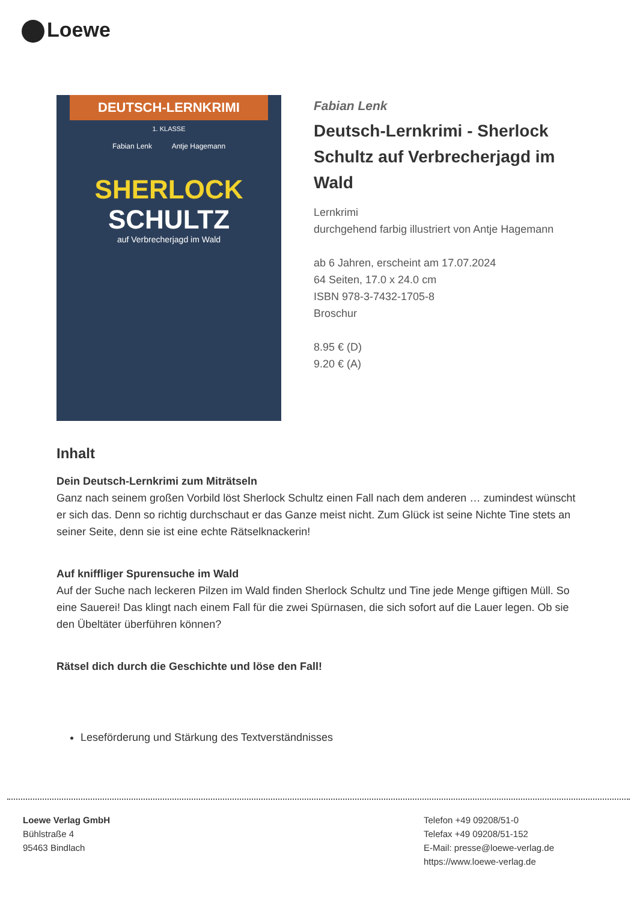Loewe
DEUTSCH-LERNKRIMI
1. KLASSE
Fabian Lenk Antje Hagemann
SHERLOCK
SCHULTZ
auf Verbrecherjagd im Wald
Fabian Lenk
Deutsch-Lernkrimi - Sherlock Schultz auf Verbrecherjagd im Wald
Lernkrimi
durchgehend farbig illustriert von Antje Hagemann
ab 6 Jahren, erscheint am 17.07.2024
64 Seiten, 17.0 x 24.0 cm
ISBN 978-3-7432-1705-8
Broschur
8.95 € (D)
9.20 € (A)
Inhalt
Dein Deutsch-Lernkrimi zum Miträtseln
Ganz nach seinem großen Vorbild löst Sherlock Schultz einen Fall nach dem anderen … zumindest wünscht er sich das. Denn so richtig durchschaut er das Ganze meist nicht. Zum Glück ist seine Nichte Tine stets an seiner Seite, denn sie ist eine echte Rätselknackerin!
Auf kniffliger Spurensuche im Wald
Auf der Suche nach leckeren Pilzen im Wald finden Sherlock Schultz und Tine jede Menge giftigen Müll. So eine Sauerei! Das klingt nach einem Fall für die zwei Spürnasen, die sich sofort auf die Lauer legen. Ob sie den Übeltäter überführen können?
Rätsel dich durch die Geschichte und löse den Fall!
Leseförderung und Stärkung des Textverständnisses
Loewe Verlag GmbH
Bühlstraße 4
95463 Bindlach
Telefon +49 09208/51-0
Telefax +49 09208/51-152
E-Mail: presse@loewe-verlag.de
https://www.loewe-verlag.de